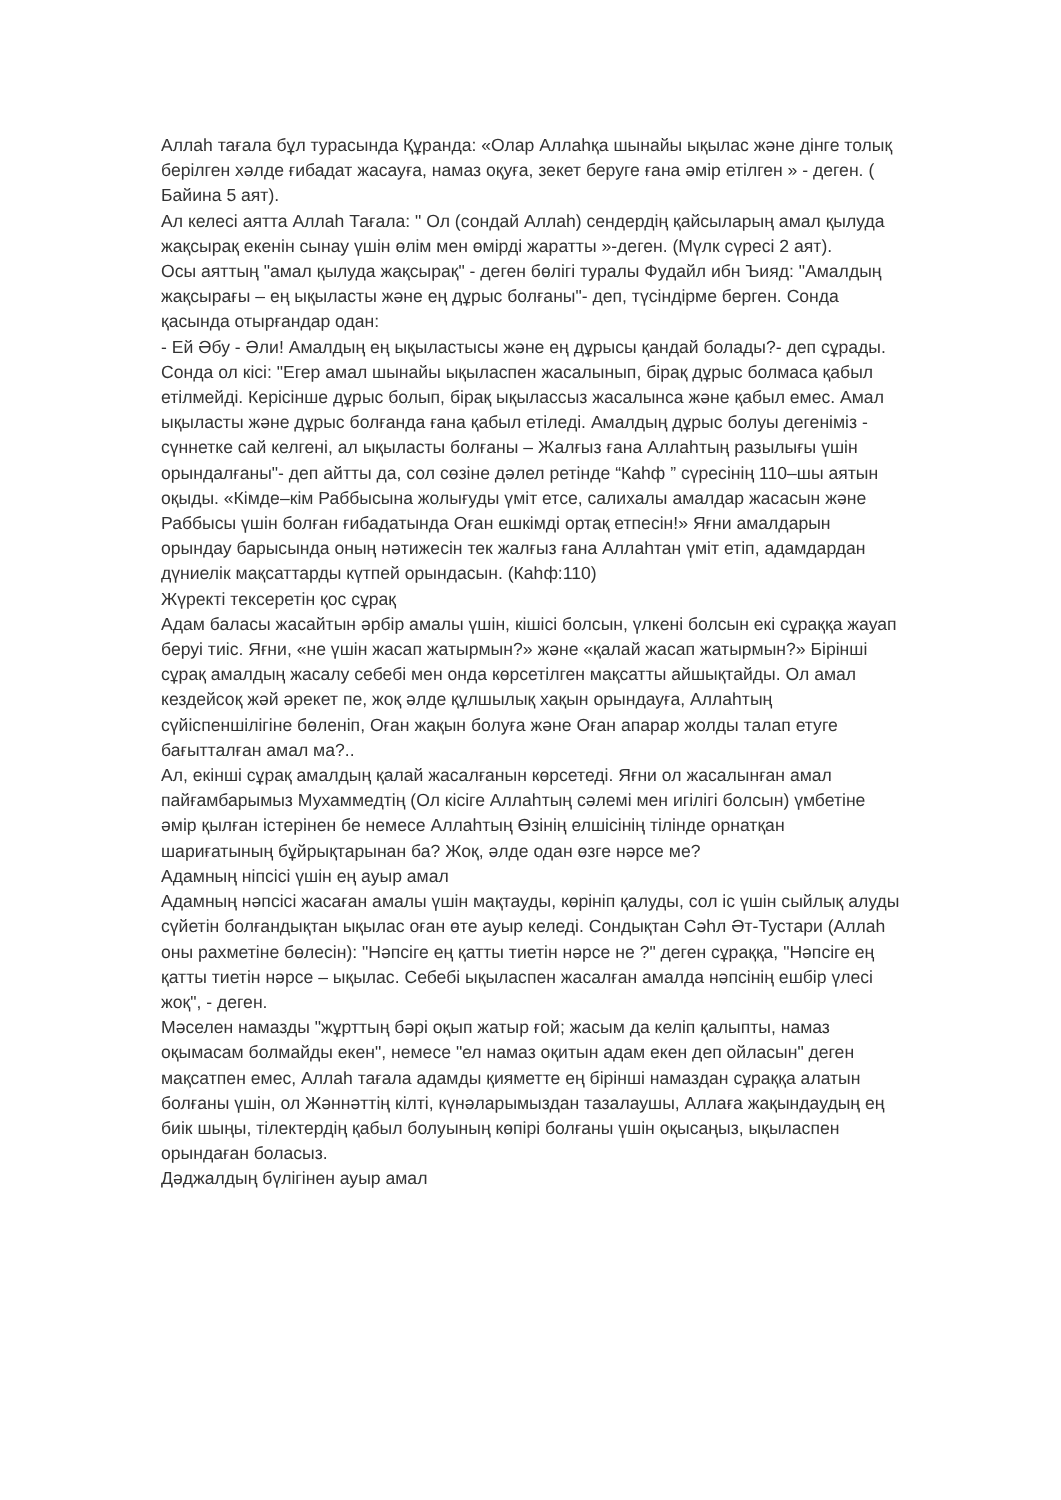Аллаһ тағала бұл турасында Құранда: «Олар Аллаһқа шынайы ықылас және дінге толық берілген хәлде ғибадат жасауға, намаз оқуға, зекет беруге ғана әмір етілген » - деген. ( Байина 5 аят).
Ал келесі аятта Аллаһ Тағала: " Ол (сондай Аллаһ) сендердің қайсыларың амал қылуда жақсырақ екенін сынау үшін өлім мен өмірді жаратты »-деген. (Мүлк сүресі 2 аят).
Осы аяттың "амал қылуда жақсырақ" - деген бөлігі туралы Фудайл ибн Ъияд: "Амалдың жақсырағы – ең ықыласты және ең дұрыс болғаны"- деп, түсіндірме берген. Сонда қасында отырғандар одан:
- Ей Әбу - Әли! Амалдың ең ықыластысы және ең дұрысы қандай болады?- деп сұрады.
Сонда ол кісі: "Егер амал шынайы ықыласпен жасалынып, бірақ дұрыс болмаса қабыл етілмейді. Керісінше дұрыс болып, бірақ ықылассыз жасалынса және қабыл емес. Амал ықыласты және дұрыс болғанда ғана қабыл етіледі. Амалдың дұрыс болуы дегеніміз - сүннетке сай келгені, ал ықыласты болғаны – Жалғыз ғана Аллаһтың разылығы үшін орындалғаны"- деп айтты да, сол сөзіне дәлел ретінде “Каһф ” сүресінің 110–шы аятын оқыды. «Кімде–кім Раббысына жолығуды үміт етсе, салихалы амалдар жасасын және Раббысы үшін болған ғибадатында Оған ешкімді ортақ етпесін!» Яғни амалдарын орындау барысында оның нәтижесін тек жалғыз ғана Аллаһтан үміт етіп, адамдардан дүниелік мақсаттарды күтпей орындасын. (Каһф:110)
Жүректі тексеретін қос сұрақ
Адам баласы жасайтын әрбір амалы үшін, кішісі болсын, үлкені болсын екі сұраққа жауап беруі тиіс. Яғни, «не үшін жасап жатырмын?» және «қалай жасап жатырмын?» Бірінші сұрақ амалдың жасалу себебі мен онда көрсетілген мақсатты айшықтайды. Ол амал кездейсоқ жәй әрекет пе, жоқ әлде құлшылық хақын орындауға, Аллаһтың сүйіспеншілігіне бөленіп, Оған жақын болуға және Оған апарар жолды талап етуге бағытталған амал ма?..
Ал, екінші сұрақ амалдың қалай жасалғанын көрсетеді. Яғни ол жасалынған амал пайғамбарымыз Мухаммедтің (Ол кісіге Аллаһтың сәлемі мен игілігі болсын) үмбетіне әмір қылған істерінен бе немесе Аллаһтың Өзінің елшісінің тілінде орнатқан шариғатының бұйрықтарынан ба? Жоқ, әлде одан өзге нәрсе ме?
Адамның ніпсісі үшін ең ауыр амал
Адамның нәпсісі жасаған амалы үшін мақтауды, көрініп қалуды, сол іс үшін сыйлық алуды сүйетін болғандықтан ықылас оған өте ауыр келеді. Сондықтан Сәһл Әт-Тустари (Аллаһ оны рахметіне бөлесін): "Нәпсіге ең қатты тиетін нәрсе не ?" деген сұраққа, "Нәпсіге ең қатты тиетін нәрсе – ықылас. Себебі ықыласпен жасалған амалда нәпсінің ешбір үлесі жоқ", - деген.
Мәселен намазды "жұрттың бәрі оқып жатыр ғой; жасым да келіп қалыпты, намаз оқымасам болмайды екен", немесе "ел намаз оқитын адам екен деп ойласын" деген мақсатпен емес, Аллаһ тағала адамды қияметте ең бірінші намаздан сұраққа алатын болғаны үшін, ол Жәннәттің кілті, күнәларымыздан тазалаушы, Аллаға жақындаудың ең биік шыңы, тілектердің қабыл болуының көпірі болғаны үшін оқысаңыз, ықыласпен орындаған боласыз.
Дәджалдың бүлігінен ауыр амал